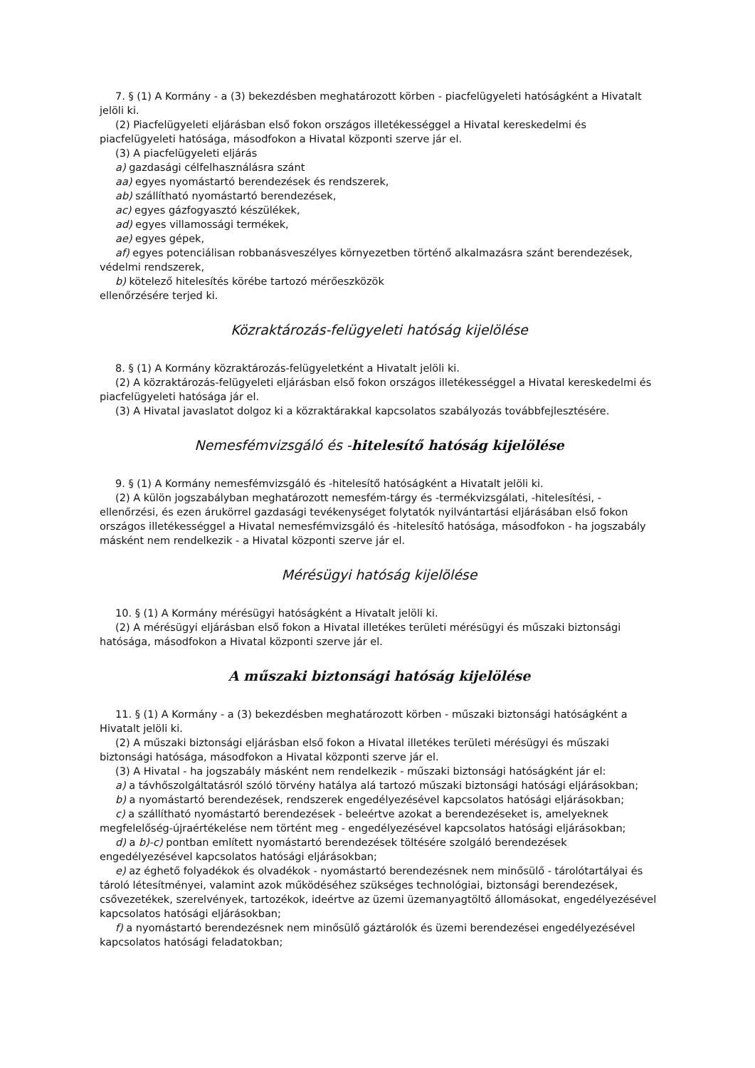7. § (1) A Kormány - a (3) bekezdésben meghatározott körben - piacfelügyeleti hatóságként a Hivatalt jelöli ki.
(2) Piacfelügyeleti eljárásban első fokon országos illetékességgel a Hivatal kereskedelmi és piacfelügyeleti hatósága, másodfokon a Hivatal központi szerve jár el.
(3) A piacfelügyeleti eljárás
a) gazdasági célfelhasználásra szánt
aa) egyes nyomástartó berendezések és rendszerek,
ab) szállítható nyomástartó berendezések,
ac) egyes gázfogyasztó készülékek,
ad) egyes villamossági termékek,
ae) egyes gépek,
af) egyes potenciálisan robbanásveszélyes környezetben történő alkalmazásra szánt berendezések, védelmi rendszerek,
b) kötelező hitelesítés körébe tartozó mérőeszközök
ellenőrzésére terjed ki.
Közraktározás-felügyeleti hatóság kijelölése
8. § (1) A Kormány közraktározás-felügyeletként a Hivatalt jelöli ki.
(2) A közraktározás-felügyeleti eljárásban első fokon országos illetékességgel a Hivatal kereskedelmi és piacfelügyeleti hatósága jár el.
(3) A Hivatal javaslatot dolgoz ki a közraktárakkal kapcsolatos szabályozás továbbfejlesztésére.
Nemesfémvizsgáló és -hitelesítő hatóság kijelölése
9. § (1) A Kormány nemesfémvizsgáló és -hitelesítő hatóságként a Hivatalt jelöli ki.
(2) A külön jogszabályban meghatározott nemesfém-tárgy és -termékvizsgálati, -hitelesítési, -ellenőrzési, és ezen árukörrel gazdasági tevékenységet folytatók nyilvántartási eljárásában első fokon országos illetékességgel a Hivatal nemesfémvizsgáló és -hitelesítő hatósága, másodfokon - ha jogszabály másként nem rendelkezik - a Hivatal központi szerve jár el.
Mérésügyi hatóság kijelölése
10. § (1) A Kormány mérésügyi hatóságként a Hivatalt jelöli ki.
(2) A mérésügyi eljárásban első fokon a Hivatal illetékes területi mérésügyi és műszaki biztonsági hatósága, másodfokon a Hivatal központi szerve jár el.
A műszaki biztonsági hatóság kijelölése
11. § (1) A Kormány - a (3) bekezdésben meghatározott körben - műszaki biztonsági hatóságként a Hivatalt jelöli ki.
(2) A műszaki biztonsági eljárásban első fokon a Hivatal illetékes területi mérésügyi és műszaki biztonsági hatósága, másodfokon a Hivatal központi szerve jár el.
(3) A Hivatal - ha jogszabály másként nem rendelkezik - műszaki biztonsági hatóságként jár el:
a) a távhőszolgáltatásról szóló törvény hatálya alá tartozó műszaki biztonsági hatósági eljárásokban;
b) a nyomástartó berendezések, rendszerek engedélyezésével kapcsolatos hatósági eljárásokban;
c) a szállítható nyomástartó berendezések - beleértve azokat a berendezéseket is, amelyeknek megfelelőség-újraértékelése nem történt meg - engedélyezésével kapcsolatos hatósági eljárásokban;
d) a b)-c) pontban említett nyomástartó berendezések töltésére szolgáló berendezések engedélyezésével kapcsolatos hatósági eljárásokban;
e) az éghető folyadékok és olvadékok - nyomástartó berendezésnek nem minősülő - tárolótartályai és tároló létesítményei, valamint azok működéséhez szükséges technológiai, biztonsági berendezések, csővezetékek, szerelvények, tartozékok, ideértve az üzemi üzemanyagtöltő állomásokat, engedélyezésével kapcsolatos hatósági eljárásokban;
f) a nyomástartó berendezésnek nem minősülő gáztárolók és üzemi berendezései engedélyezésével kapcsolatos hatósági feladatokban;